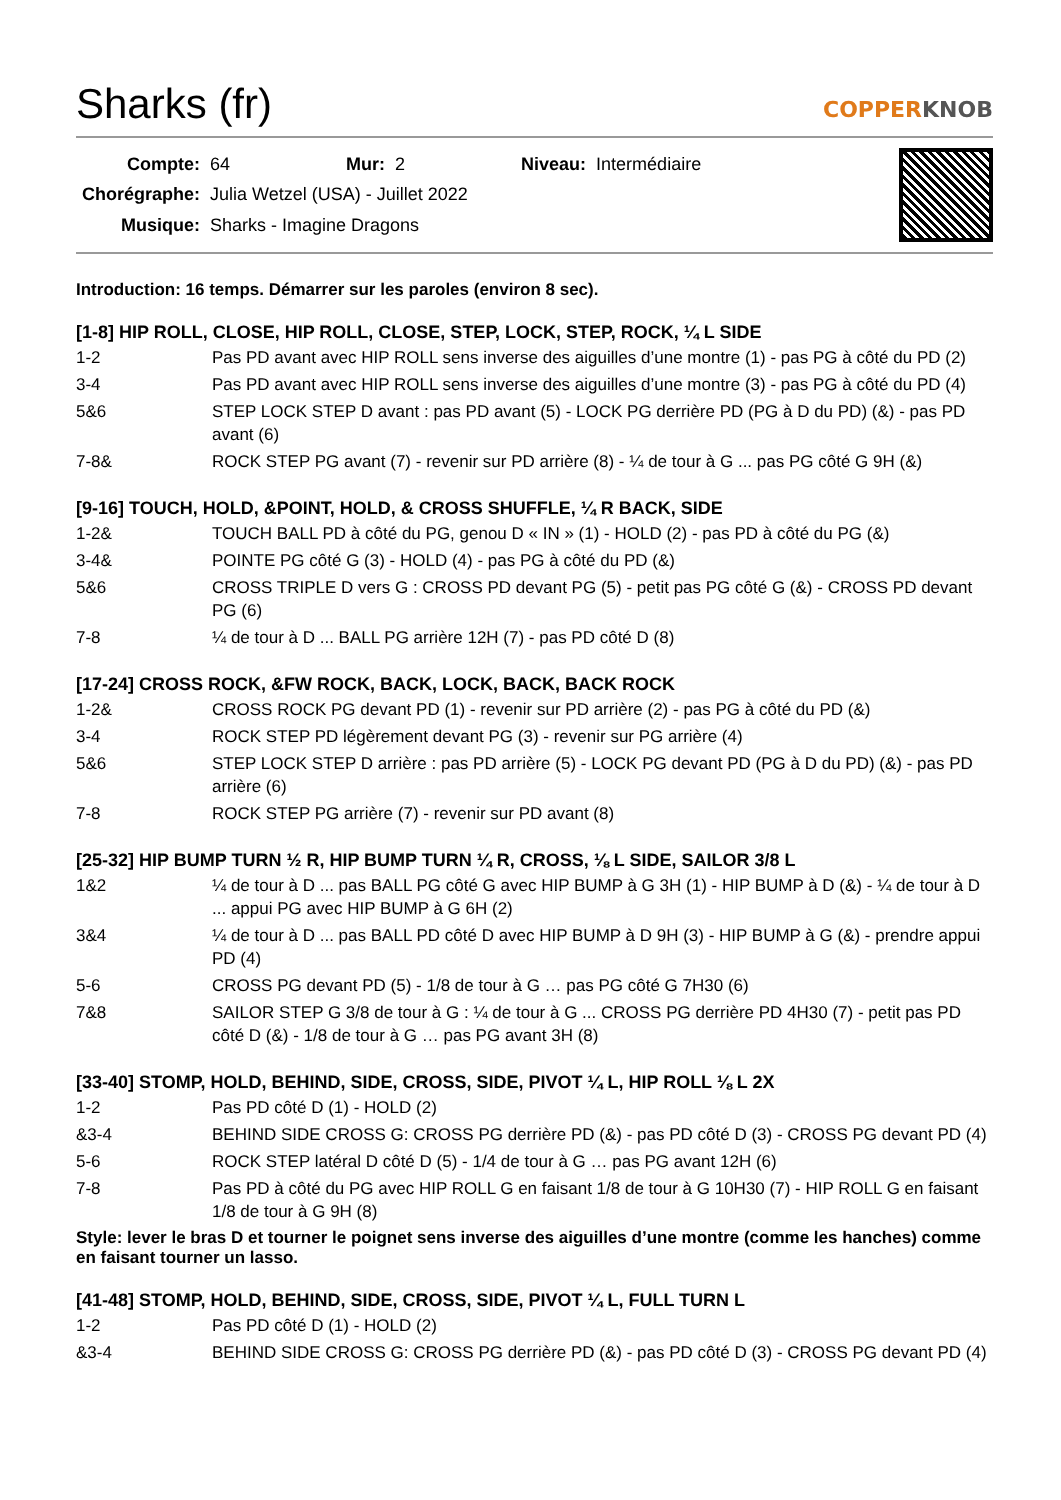Sharks (fr) COPPERKNOB
| Compte: | 64 | Mur: | 2 | Niveau: | Intermédiaire |
| Chorégraphe: | Julia Wetzel (USA) - Juillet 2022 | | | | |
| Musique: | Sharks - Imagine Dragons | | | | |
Introduction: 16 temps. Démarrer sur les paroles (environ 8 sec).
[1-8] HIP ROLL, CLOSE, HIP ROLL, CLOSE, STEP, LOCK, STEP, ROCK, ¼ L SIDE
| 1-2 | Pas PD avant avec HIP ROLL sens inverse des aiguilles d’une montre (1) - pas PG à côté du PD (2) |
| 3-4 | Pas PD avant avec HIP ROLL sens inverse des aiguilles d’une montre (3) - pas PG à côté du PD (4) |
| 5&6 | STEP LOCK STEP D avant : pas PD avant (5) - LOCK PG derrière PD (PG à D du PD) (&) - pas PD avant (6) |
| 7-8& | ROCK STEP PG avant (7) - revenir sur PD arrière (8) - ¼ de tour à G ... pas PG côté G 9H (&) |
[9-16] TOUCH, HOLD, &POINT, HOLD, & CROSS SHUFFLE, ¼ R BACK, SIDE
| 1-2& | TOUCH BALL PD à côté du PG, genou D « IN » (1) - HOLD (2) - pas PD à côté du PG (&) |
| 3-4& | POINTE PG côté G (3) - HOLD (4) - pas PG à côté du PD (&) |
| 5&6 | CROSS TRIPLE D vers G : CROSS PD devant PG (5) - petit pas PG côté G (&) - CROSS PD devant PG (6) |
| 7-8 | ¼ de tour à D ... BALL PG arrière 12H (7) - pas PD côté D (8) |
[17-24] CROSS ROCK, &FW ROCK, BACK, LOCK, BACK, BACK ROCK
| 1-2& | CROSS ROCK PG devant PD (1) - revenir sur PD arrière (2) - pas PG à côté du PD (&) |
| 3-4 | ROCK STEP PD légèrement devant PG (3) - revenir sur PG arrière (4) |
| 5&6 | STEP LOCK STEP D arrière : pas PD arrière (5) - LOCK PG devant PD (PG à D du PD) (&) - pas PD arrière (6) |
| 7-8 | ROCK STEP PG arrière (7) - revenir sur PD avant (8) |
[25-32] HIP BUMP TURN ½ R, HIP BUMP TURN ¼ R, CROSS, ⅛ L SIDE, SAILOR 3/8 L
| 1&2 | ¼ de tour à D ... pas BALL PG côté G avec HIP BUMP à G 3H (1) - HIP BUMP à D (&) - ¼ de tour à D ... appui PG avec HIP BUMP à G 6H (2) |
| 3&4 | ¼ de tour à D ... pas BALL PD côté D avec HIP BUMP à D 9H (3) - HIP BUMP à G (&) - prendre appui PD (4) |
| 5-6 | CROSS PG devant PD (5) - 1/8 de tour à G … pas PG côté G 7H30 (6) |
| 7&8 | SAILOR STEP G 3/8 de tour à G : ¼ de tour à G ... CROSS PG derrière PD 4H30 (7) - petit pas PD côté D (&) - 1/8 de tour à G … pas PG avant 3H (8) |
[33-40] STOMP, HOLD, BEHIND, SIDE, CROSS, SIDE, PIVOT ¼ L, HIP ROLL ⅛ L 2X
| 1-2 | Pas PD côté D (1) - HOLD (2) |
| &3-4 | BEHIND SIDE CROSS G: CROSS PG derrière PD (&) - pas PD côté D (3) - CROSS PG devant PD (4) |
| 5-6 | ROCK STEP latéral D côté D (5) - 1/4 de tour à G … pas PG avant 12H (6) |
| 7-8 | Pas PD à côté du PG avec HIP ROLL G en faisant 1/8 de tour à G 10H30 (7) - HIP ROLL G en faisant 1/8 de tour à G 9H (8) |
Style: lever le bras D et tourner le poignet sens inverse des aiguilles d’une montre (comme les hanches) comme en faisant tourner un lasso.
[41-48] STOMP, HOLD, BEHIND, SIDE, CROSS, SIDE, PIVOT ¼ L, FULL TURN L
| 1-2 | Pas PD côté D (1) - HOLD (2) |
| &3-4 | BEHIND SIDE CROSS G: CROSS PG derrière PD (&) - pas PD côté D (3) - CROSS PG devant PD (4) |